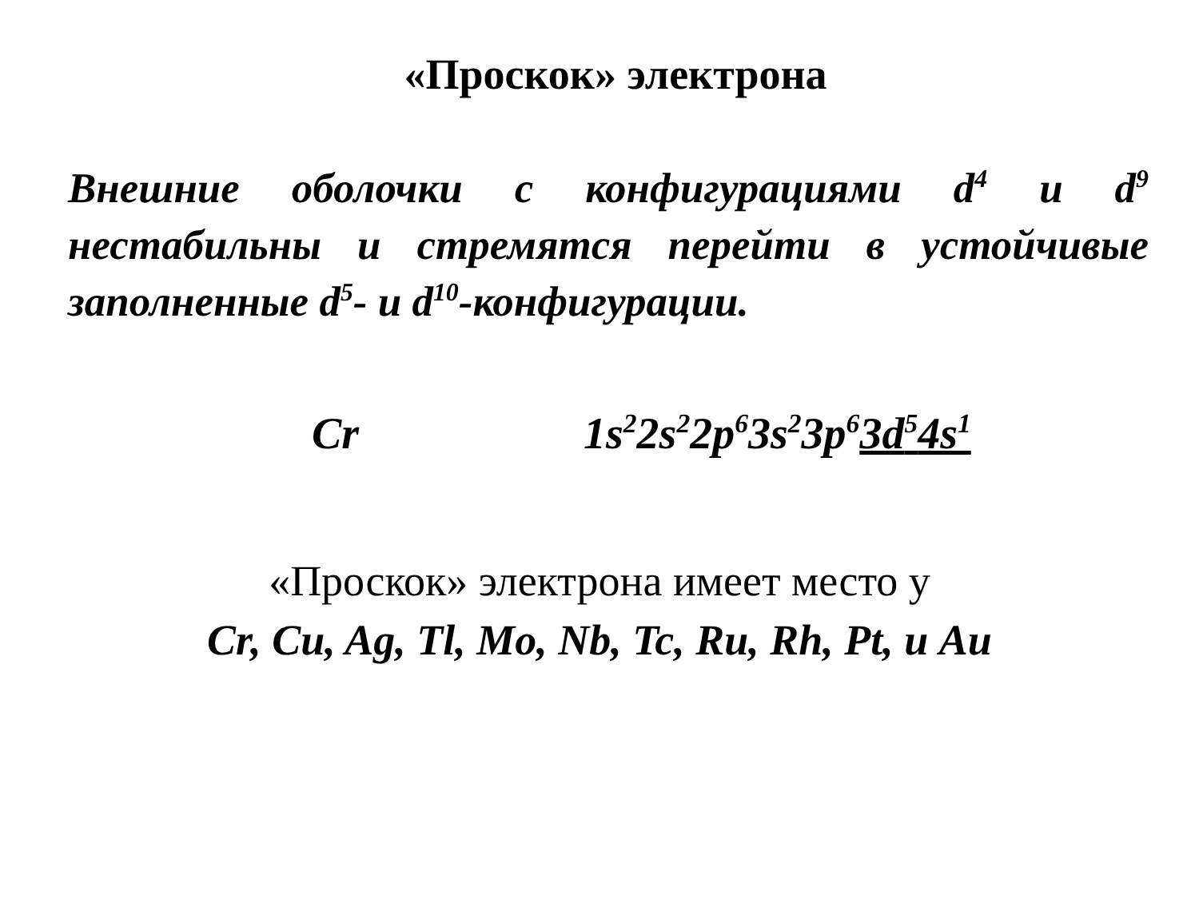«Проскок» электрона
Внешние оболочки с конфигурациями d<sup>4</sup> и d<sup>9</sup> нестабильны и стремятся перейти в устойчивые заполненные d<sup>5</sup>- и d<sup>10</sup>-конфигурации.
Cr 1s<sup>2</sup>2s<sup>2</sup>2p<sup>6</sup>3s<sup>2</sup>3p<sup>6</sup>3d<sup>5</sup>4s<sup>1</sup>
«Проскок» электрона имеет место у
Cr, Cu, Ag, Tl, Mo, Nb, Tc, Ru, Rh, Pt, и Au